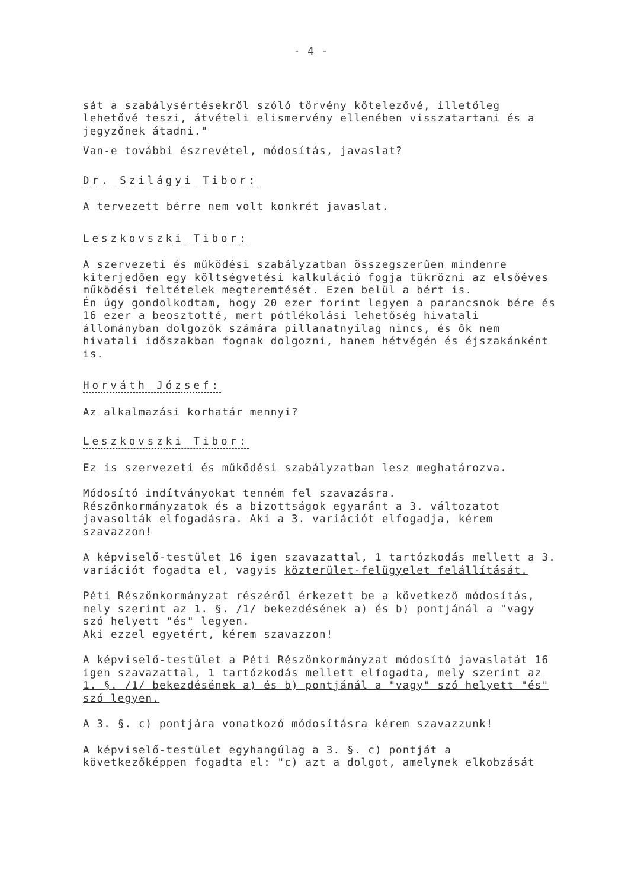- 4 -
sát a szabálysértésekről szóló törvény kötelezővé, illetőleg lehetővé teszi, átvételi elismervény ellenében visszatartani és a jegyzőnek átadni."
Van-e további észrevétel, módosítás, javaslat?
Dr. Szilágyi Tibor:
A tervezett bérre nem volt konkrét javaslat.
Leszkovszki Tibor:
A szervezeti és működési szabályzatban összegszerűen mindenre kiterjedően egy költségvetési kalkuláció fogja tükrözni az elsőéves működési feltételek megteremtését. Ezen belül a bért is.
Én úgy gondolkodtam, hogy 20 ezer forint legyen a parancsnok bére és 16 ezer a beosztotté, mert pótlékolási lehetőség hivatali állományban dolgozók számára pillanatnyilag nincs, és ők nem hivatali időszakban fognak dolgozni, hanem hétvégén és éjszakánként is.
Horváth József:
Az alkalmazási korhatár mennyi?
Leszkovszki Tibor:
Ez is szervezeti és működési szabályzatban lesz meghatározva.
Módosító indítványokat tenném fel szavazásra.
Részönkormányzatok és a bizottságok egyaránt a 3. változatot javasolták elfogadásra. Aki a 3. variációt elfogadja, kérem szavazzon!
A képviselő-testület 16 igen szavazattal, 1 tartózkodás mellett a 3. variációt fogadta el, vagyis közterület-felügyelet felállítását.
Péti Részönkormányzat részéről érkezett be a következő módosítás, mely szerint az 1. §. /1/ bekezdésének a) és b) pontjánál a "vagy szó helyett "és" legyen.
Aki ezzel egyetért, kérem szavazzon!
A képviselő-testület a Péti Részönkormányzat módosító javaslatát 16 igen szavazattal, 1 tartózkodás mellett elfogadta, mely szerint az 1. §. /1/ bekezdésének a) és b) pontjánál a "vagy" szó helyett "és" szó legyen.
A 3. §. c) pontjára vonatkozó módosításra kérem szavazzunk!
A képviselő-testület egyhangúlag a 3. §. c) pontját a következőképpen fogadta el: "c) azt a dolgot, amelynek elkobzását